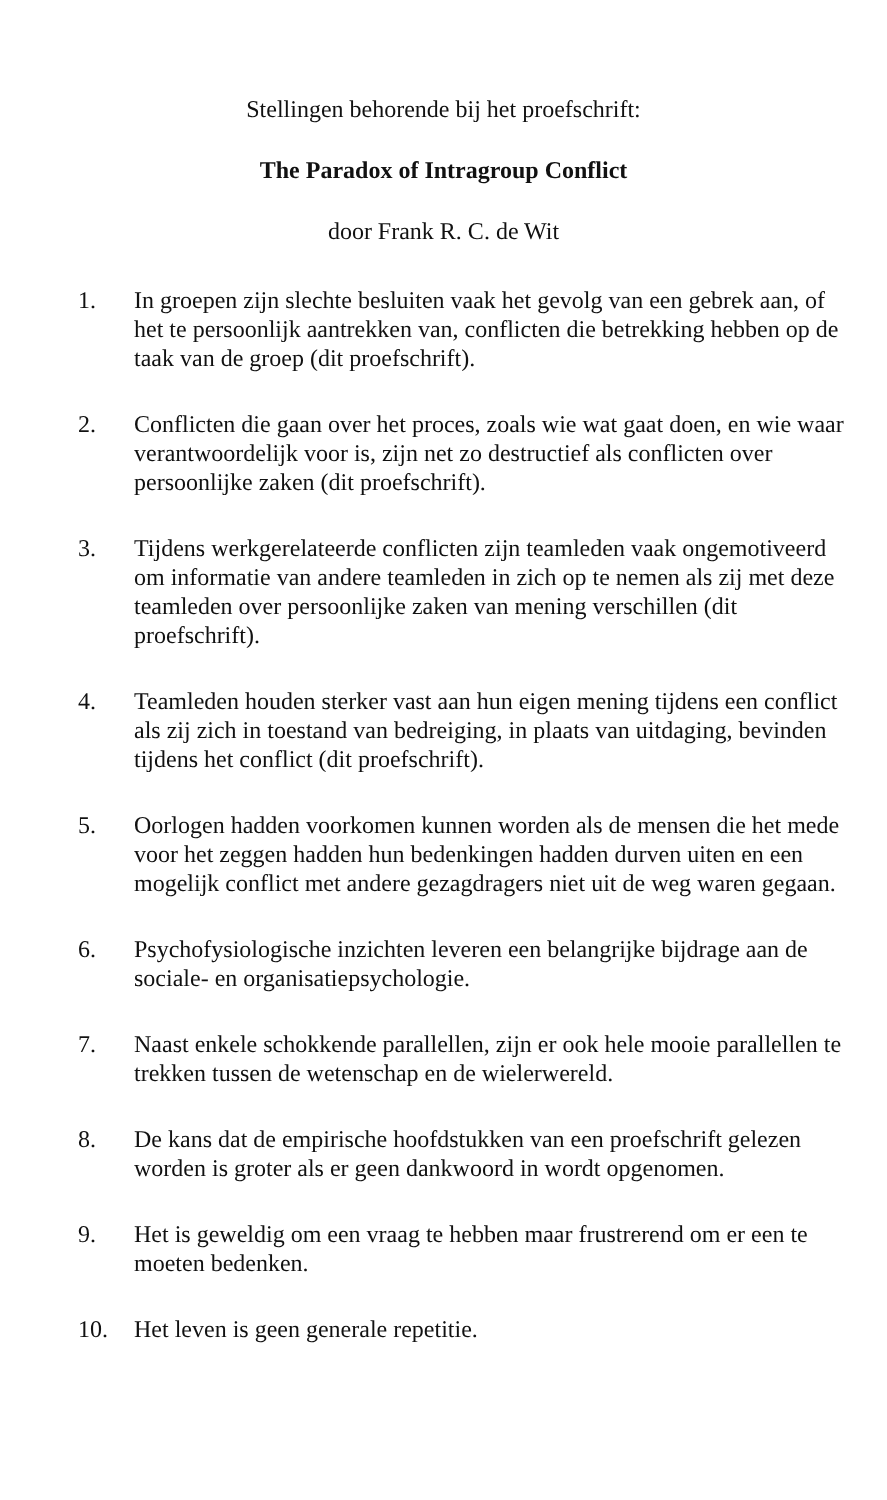Stellingen behorende bij het proefschrift:
The Paradox of Intragroup Conflict
door Frank R. C. de Wit
1. In groepen zijn slechte besluiten vaak het gevolg van een gebrek aan, of het te persoonlijk aantrekken van, conflicten die betrekking hebben op de taak van de groep (dit proefschrift).
2. Conflicten die gaan over het proces, zoals wie wat gaat doen, en wie waar verantwoordelijk voor is, zijn net zo destructief als conflicten over persoonlijke zaken (dit proefschrift).
3. Tijdens werkgerelateerde conflicten zijn teamleden vaak ongemotiveerd om informatie van andere teamleden in zich op te nemen als zij met deze teamleden over persoonlijke zaken van mening verschillen (dit proefschrift).
4. Teamleden houden sterker vast aan hun eigen mening tijdens een conflict als zij zich in toestand van bedreiging, in plaats van uitdaging, bevinden tijdens het conflict (dit proefschrift).
5. Oorlogen hadden voorkomen kunnen worden als de mensen die het mede voor het zeggen hadden hun bedenkingen hadden durven uiten en een mogelijk conflict met andere gezagdragers niet uit de weg waren gegaan.
6. Psychofysiologische inzichten leveren een belangrijke bijdrage aan de sociale- en organisatiepsychologie.
7. Naast enkele schokkende parallellen, zijn er ook hele mooie parallellen te trekken tussen de wetenschap en de wielerwereld.
8. De kans dat de empirische hoofdstukken van een proefschrift gelezen worden is groter als er geen dankwoord in wordt opgenomen.
9. Het is geweldig om een vraag te hebben maar frustrerend om er een te moeten bedenken.
10. Het leven is geen generale repetitie.